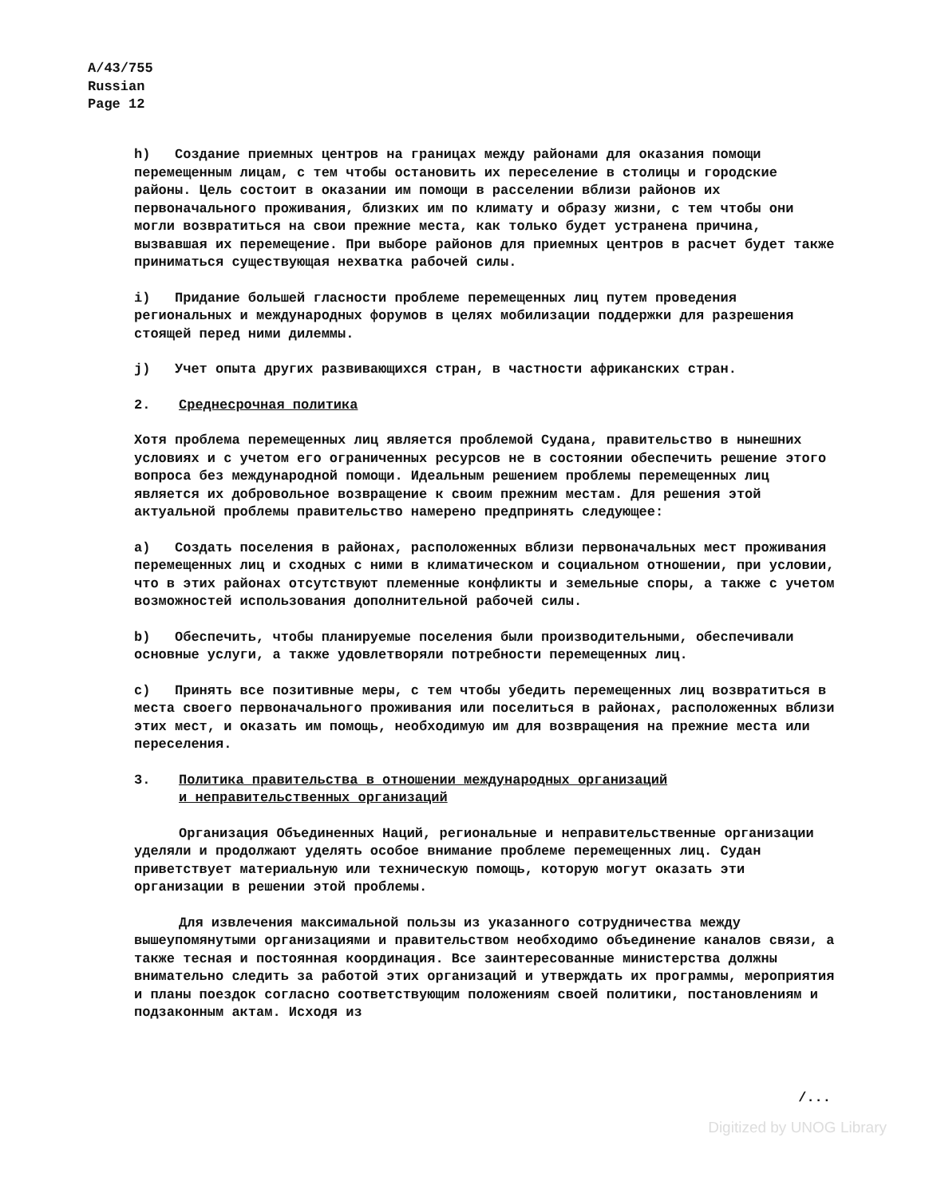A/43/755
Russian
Page 12
h) Создание приемных центров на границах между районами для оказания помощи перемещенным лицам, с тем чтобы остановить их переселение в столицы и городские районы. Цель состоит в оказании им помощи в расселении вблизи районов их первоначального проживания, близких им по климату и образу жизни, с тем чтобы они могли возвратиться на свои прежние места, как только будет устранена причина, вызвавшая их перемещение. При выборе районов для приемных центров в расчет будет также приниматься существующая нехватка рабочей силы.
i) Придание большей гласности проблеме перемещенных лиц путем проведения региональных и международных форумов в целях мобилизации поддержки для разрешения стоящей перед ними дилеммы.
j) Учет опыта других развивающихся стран, в частности африканских стран.
2. Среднесрочная политика
Хотя проблема перемещенных лиц является проблемой Судана, правительство в нынешних условиях и с учетом его ограниченных ресурсов не в состоянии обеспечить решение этого вопроса без международной помощи. Идеальным решением проблемы перемещенных лиц является их добровольное возвращение к своим прежним местам. Для решения этой актуальной проблемы правительство намерено предпринять следующее:
a) Создать поселения в районах, расположенных вблизи первоначальных мест проживания перемещенных лиц и сходных с ними в климатическом и социальном отношении, при условии, что в этих районах отсутствуют племенные конфликты и земельные споры, а также с учетом возможностей использования дополнительной рабочей силы.
b) Обеспечить, чтобы планируемые поселения были производительными, обеспечивали основные услуги, а также удовлетворяли потребности перемещенных лиц.
c) Принять все позитивные меры, с тем чтобы убедить перемещенных лиц возвратиться в места своего первоначального проживания или поселиться в районах, расположенных вблизи этих мест, и оказать им помощь, необходимую им для возвращения на прежние места или переселения.
3. Политика правительства в отношении международных организаций
и неправительственных организаций
Организация Объединенных Наций, региональные и неправительственные организации уделяли и продолжают уделять особое внимание проблеме перемещенных лиц. Судан приветствует материальную или техническую помощь, которую могут оказать эти организации в решении этой проблемы.
Для извлечения максимальной пользы из указанного сотрудничества между вышеупомянутыми организациями и правительством необходимо объединение каналов связи, а также тесная и постоянная координация. Все заинтересованные министерства должны внимательно следить за работой этих организаций и утверждать их программы, мероприятия и планы поездок согласно соответствующим положениям своей политики, постановлениям и подзаконным актам. Исходя из
/...
Digitized by UNOG Library